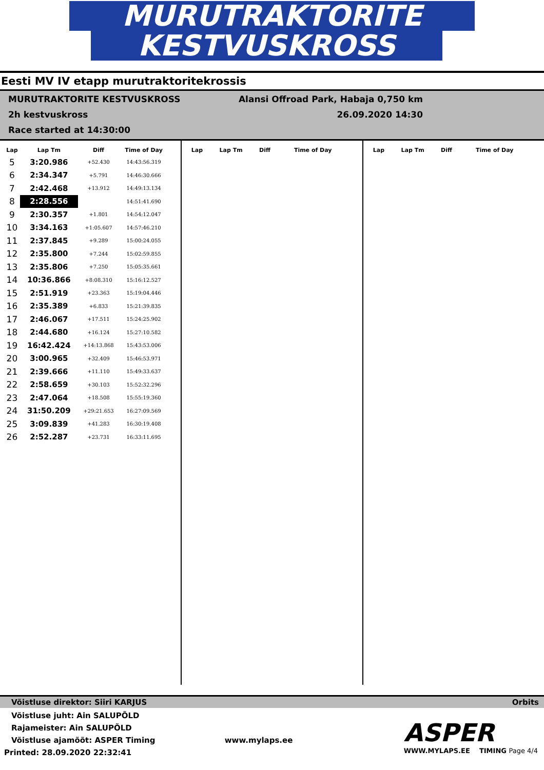MURUTRAKTORITE
KESTVUSKROSS
Eesti MV IV etapp murutraktoritekrossis
MURUTRAKTORITE KESTVUSKROSS
2h kestvuskross
Race started at 14:30:00
Alansi Offroad Park, Habaja 0,750 km
26.09.2020 14:30
| Lap | Lap Tm | Diff | Time of Day |
| --- | --- | --- | --- |
| 5 | 3:20.986 | +52.430 | 14:43:56.319 |
| 6 | 2:34.347 | +5.791 | 14:46:30.666 |
| 7 | 2:42.468 | +13.912 | 14:49:13.134 |
| 8 | 2:28.556 | | 14:51:41.690 |
| 9 | 2:30.357 | +1.801 | 14:54:12.047 |
| 10 | 3:34.163 | +1:05.607 | 14:57:46.210 |
| 11 | 2:37.845 | +9.289 | 15:00:24.055 |
| 12 | 2:35.800 | +7.244 | 15:02:59.855 |
| 13 | 2:35.806 | +7.250 | 15:05:35.661 |
| 14 | 10:36.866 | +8:08.310 | 15:16:12.527 |
| 15 | 2:51.919 | +23.363 | 15:19:04.446 |
| 16 | 2:35.389 | +6.833 | 15:21:39.835 |
| 17 | 2:46.067 | +17.511 | 15:24:25.902 |
| 18 | 2:44.680 | +16.124 | 15:27:10.582 |
| 19 | 16:42.424 | +14:13.868 | 15:43:53.006 |
| 20 | 3:00.965 | +32.409 | 15:46:53.971 |
| 21 | 2:39.666 | +11.110 | 15:49:33.637 |
| 22 | 2:58.659 | +30.103 | 15:52:32.296 |
| 23 | 2:47.064 | +18.508 | 15:55:19.360 |
| 24 | 31:50.209 | +29:21.653 | 16:27:09.569 |
| 25 | 3:09.839 | +41.283 | 16:30:19.408 |
| 26 | 2:52.287 | +23.731 | 16:33:11.695 |
| Lap | Lap Tm | Diff | Time of Day |
| --- | --- | --- | --- |
| Lap | Lap Tm | Diff | Time of Day |
| --- | --- | --- | --- |
Võistluse direktor: Siiri KARJUS Orbits
Võistluse juht: Ain SALUPÕLD
Rajameister: Ain SALUPÕLD
Võistluse ajamõõt: ASPER Timing www.mylaps.ee
Printed: 28.09.2020 22:32:41
ASPER
WWW.MYLAPS.EE TIMING Page 4/4